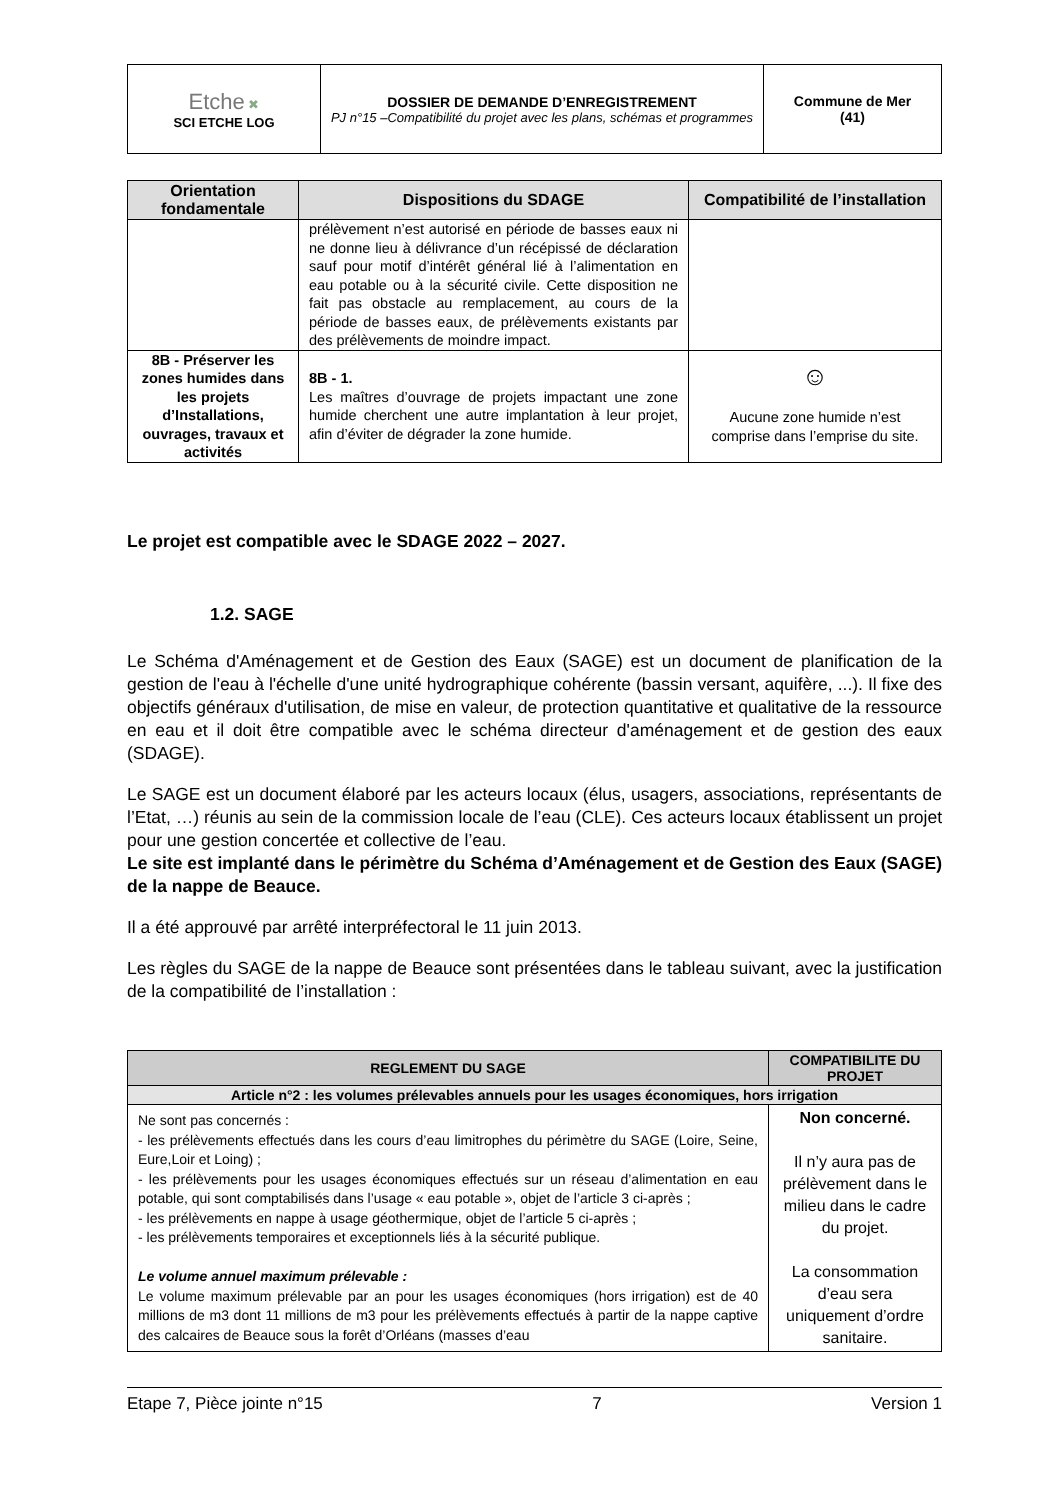| Etche ✖ SCI ETCHE LOG | DOSSIER DE DEMANDE D’ENREGISTREMENT PJ n°15 –Compatibilité du projet avec les plans, schémas et programmes | Commune de Mer (41) |
| Orientation fondamentale | Dispositions du SDAGE | Compatibilité de l’installation |
| --- | --- | --- |
| | prélèvement n’est autorisé en période de basses eaux ni ne donne lieu à délivrance d’un récépissé de déclaration sauf pour motif d’intérêt général lié à l’alimentation en eau potable ou à la sécurité civile. Cette disposition ne fait pas obstacle au remplacement, au cours de la période de basses eaux, de prélèvements existants par des prélèvements de moindre impact. | |
| 8B - Préserver les zones humides dans les projets d’Installations, ouvrages, travaux et activités | 8B - 1. Les maîtres d’ouvrage de projets impactant une zone humide cherchent une autre implantation à leur projet, afin d’éviter de dégrader la zone humide. | ☺ Aucune zone humide n’est comprise dans l’emprise du site. |
Le projet est compatible avec le SDAGE 2022 – 2027.
1.2. SAGE
Le Schéma d'Aménagement et de Gestion des Eaux (SAGE) est un document de planification de la gestion de l'eau à l'échelle d'une unité hydrographique cohérente (bassin versant, aquifère, ...). Il fixe des objectifs généraux d'utilisation, de mise en valeur, de protection quantitative et qualitative de la ressource en eau et il doit être compatible avec le schéma directeur d'aménagement et de gestion des eaux (SDAGE).
Le SAGE est un document élaboré par les acteurs locaux (élus, usagers, associations, représentants de l’Etat, …) réunis au sein de la commission locale de l’eau (CLE). Ces acteurs locaux établissent un projet pour une gestion concertée et collective de l’eau.
Le site est implanté dans le périmètre du Schéma d’Aménagement et de Gestion des Eaux (SAGE) de la nappe de Beauce.
Il a été approuvé par arrêté interpréfectoral le 11 juin 2013.
Les règles du SAGE de la nappe de Beauce sont présentées dans le tableau suivant, avec la justification de la compatibilité de l’installation :
| REGLEMENT DU SAGE | COMPATIBILITE DU PROJET |
| --- | --- |
| Article n°2 : les volumes prélevables annuels pour les usages économiques, hors irrigation | |
| Ne sont pas concernés : - les prélèvements effectués dans les cours d’eau limitrophes du périmètre du SAGE (Loire, Seine, Eure,Loir et Loing) ; - les prélèvements pour les usages économiques effectués sur un réseau d’alimentation en eau potable, qui sont comptabilisés dans l’usage « eau potable », objet de l’article 3 ci-après ; - les prélèvements en nappe à usage géothermique, objet de l’article 5 ci-après ; - les prélèvements temporaires et exceptionnels liés à la sécurité publique. Le volume annuel maximum prélevable : Le volume maximum prélevable par an pour les usages économiques (hors irrigation) est de 40 millions de m3 dont 11 millions de m3 pour les prélèvements effectués à partir de la nappe captive des calcaires de Beauce sous la forêt d’Orléans (masses d’eau | Non concerné. Il n’y aura pas de prélèvement dans le milieu dans le cadre du projet. La consommation d’eau sera uniquement d’ordre sanitaire. |
Etape 7, Pièce jointe n°15 7 Version 1